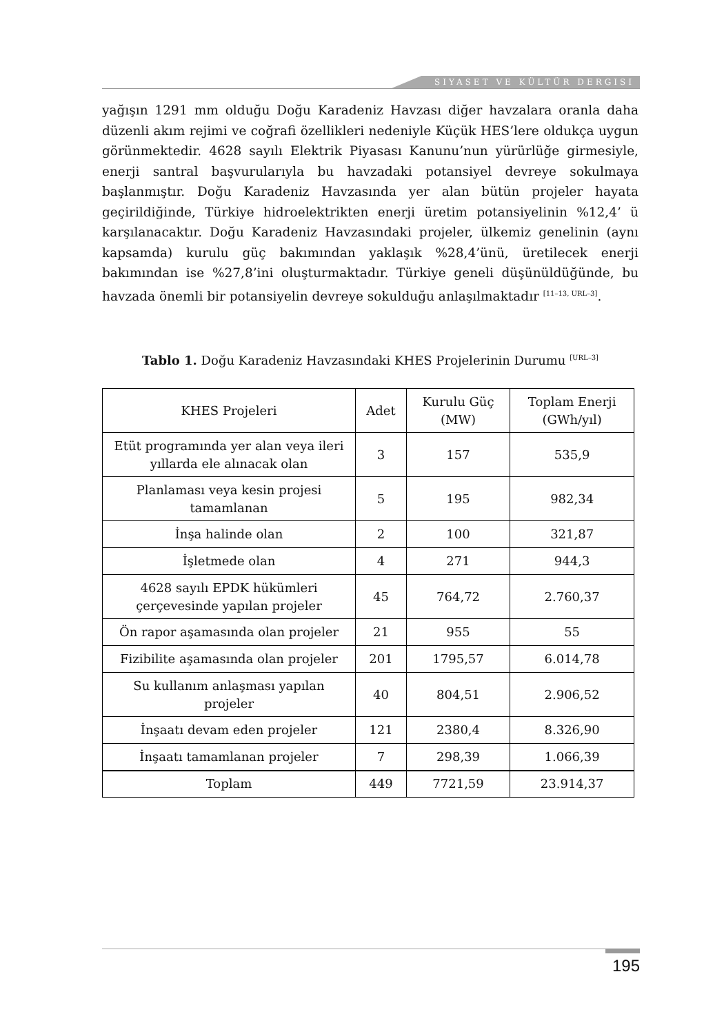SIYASET VE KÜLTÜR DERGISI
yağışın 1291 mm olduğu Doğu Karadeniz Havzası diğer havzalara oranla daha düzenli akım rejimi ve coğrafi özellikleri nedeniyle Küçük HES’lere oldukça uygun görünmektedir. 4628 sayılı Elektrik Piyasası Kanunu’nun yürürlüğe girmesiyle, enerji santral başvurularıyla bu havzadaki potansiyel devreye sokulmaya başlanmıştır. Doğu Karadeniz Havzasında yer alan bütün projeler hayata geçirildiğinde, Türkiye hidroelektrikten enerji üretim potansiyelinin %12,4’ ü karşılanacaktır. Doğu Karadeniz Havzasındaki projeler, ülkemiz genelinin (aynı kapsamda) kurulu güç bakımından yaklaşık %28,4’ünü, üretilecek enerji bakımından ise %27,8’ini oluşturmaktadır. Türkiye geneli düşünüldüğünde, bu havzada önemli bir potansiyelin devreye sokulduğu anlaşılmaktadır <sup>[11–13, URL–3]</sup>.
Tablo 1. Doğu Karadeniz Havzasındaki KHES Projelerinin Durumu <sup>[URL–3]</sup>
| KHES Projeleri | Adet | Kurulu Güç (MW) | Toplam Enerji (GWh/yıl) |
| --- | --- | --- | --- |
| Etüt programında yer alan veya ileri yıllarda ele alınacak olan | 3 | 157 | 535,9 |
| Planlaması veya kesin projesi tamamlanan | 5 | 195 | 982,34 |
| İnşa halinde olan | 2 | 100 | 321,87 |
| İşletmede olan | 4 | 271 | 944,3 |
| 4628 sayılı EPDK hükümleri çerçevesinde yapılan projeler | 45 | 764,72 | 2.760,37 |
| Ön rapor aşamasında olan projeler | 21 | 955 | 55 |
| Fizibilite aşamasında olan projeler | 201 | 1795,57 | 6.014,78 |
| Su kullanım anlaşması yapılan projeler | 40 | 804,51 | 2.906,52 |
| İnşaatı devam eden projeler | 121 | 2380,4 | 8.326,90 |
| İnşaatı tamamlanan projeler | 7 | 298,39 | 1.066,39 |
| Toplam | 449 | 7721,59 | 23.914,37 |
195